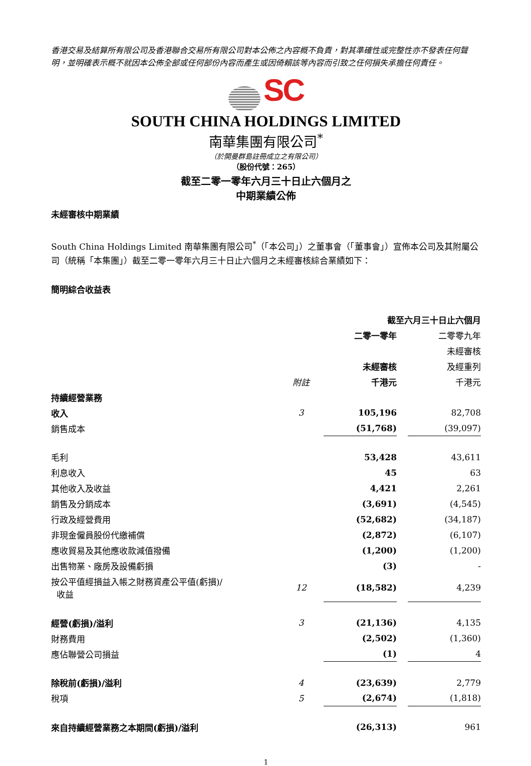香港交易及結算所有限公司及香港聯合交易所有限公司對本公佈之內容概不負責，對其準確性或完整性亦不發表任何聲明，並明確表示概不就因本公佈全部或任何部份內容而產生或因倚賴該等內容而引致之任何損失承擔任何責任。
SC
SOUTH CHINA HOLDINGS LIMITED
南華集團有限公司<sup>*</sup>
（於開曼群島註冊成立之有限公司）
（股份代號：265）
截至二零一零年六月三十日止六個月之
中期業績公佈
未經審核中期業績
South China Holdings Limited 南華集團有限公司<sup>*</sup>（「本公司」）之董事會（「董事會」）宣佈本公司及其附屬公司（統稱「本集團」）截至二零一零年六月三十日止六個月之未經審核綜合業績如下：
簡明綜合收益表
| | | 截至六月三十日止六個月 | | |
| --- | --- | --- | --- | --- |
| | | 二零一零年 | | 二零零九年 |
| | | | | 未經審核 |
| | | 未經審核 | | 及經重列 |
| | 附註 | 千港元 | | 千港元 |
| 持續經營業務 | | | | |
| 收入 | 3 | 105,196 | | 82,708 |
| 銷售成本 | | (51,768) | | (39,097) |
| 毛利 | | 53,428 | | 43,611 |
| 利息收入 | | 45 | | 63 |
| 其他收入及收益 | | 4,421 | | 2,261 |
| 銷售及分銷成本 | | (3,691) | | (4,545) |
| 行政及經營費用 | | (52,682) | | (34,187) |
| 非現金僱員股份代繳補償 | | (2,872) | | (6,107) |
| 應收貿易及其他應收款減值撥備 | | (1,200) | | (1,200) |
| 出售物業、廠房及設備虧損 | | (3) | | - |
| 按公平值經損益入帳之財務資產公平值(虧損)/ 收益 | 12 | (18,582) | | 4,239 |
| 經營(虧損)/溢利 | 3 | (21,136) | | 4,135 |
| 財務費用 | | (2,502) | | (1,360) |
| 應佔聯營公司損益 | | (1) | | 4 |
| 除稅前(虧損)/溢利 | 4 | (23,639) | | 2,779 |
| 稅項 | 5 | (2,674) | | (1,818) |
| 來自持續經營業務之本期間(虧損)/溢利 | | (26,313) | | 961 |
1